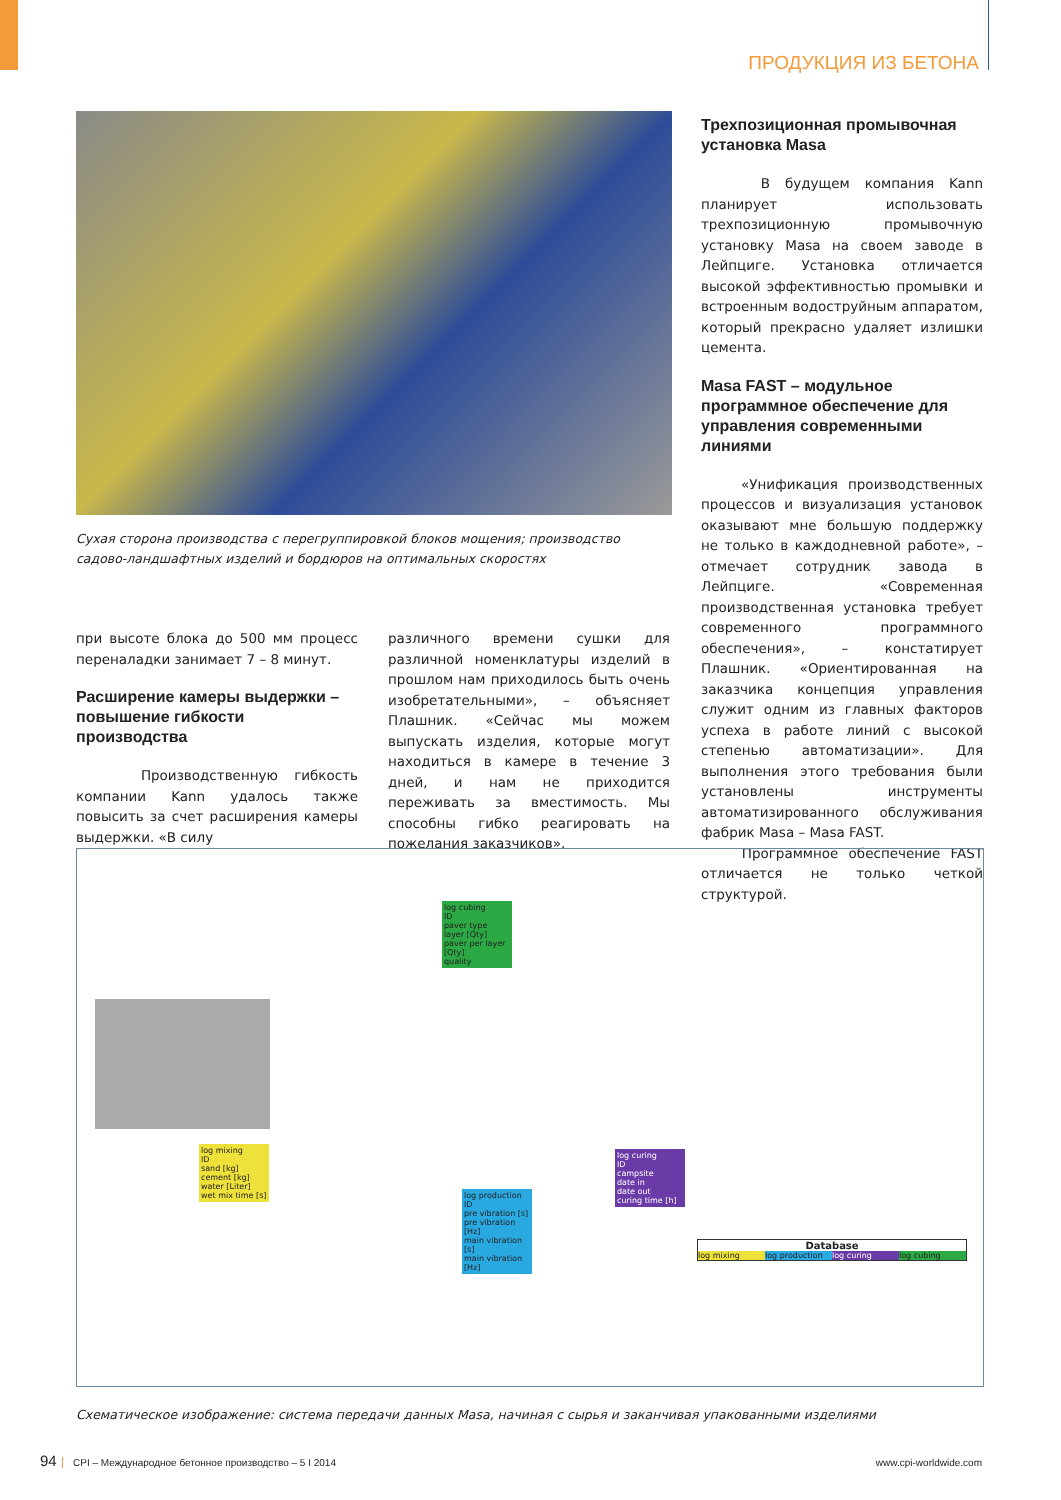ПРОДУКЦИЯ ИЗ БЕТОНА
Сухая сторона производства с перегруппировкой блоков мощения; производство садово-ландшафтных изделий и бордюров на оптимальных скоростях
при высоте блока до 500 мм процесс переналадки занимает 7 – 8 минут.
Расширение камеры выдержки – повышение гибкости производства
Производственную гибкость компании Kann удалось также повысить за счет расширения камеры выдержки. «В силу
различного времени сушки для различной номенклатуры изделий в прошлом нам приходилось быть очень изобретательными», – объясняет Плашник. «Сейчас мы можем выпускать изделия, которые могут находиться в камере в течение 3 дней, и нам не приходится переживать за вместимость. Мы способны гибко реагировать на пожелания заказчиков».
Трехпозиционная промывочная установка Masa
В будущем компания Kann планирует использовать трехпозиционную промывочную установку Masa на своем заводе в Лейпциге. Установка отличается высокой эффективностью промывки и встроенным водоструйным аппаратом, который прекрасно удаляет излишки цемента.
Masa FAST – модульное программное обеспечение для управления современными линиями
«Унификация производственных процессов и визуализация установок оказывают мне большую поддержку не только в каждодневной работе», – отмечает сотрудник завода в Лейпциге. «Современная производственная установка требует современного программного обеспечения», – констатирует Плашник. «Ориентированная на заказчика концепция управления служит одним из главных факторов успеха в работе линий с высокой степенью автоматизации». Для выполнения этого требования были установлены инструменты автоматизированного обслуживания фабрик Masa – Masa FAST.
Программное обеспечение FAST отличается не только четкой структурой.
log cubing
ID
paver type
layer [Qty]
paver per layer [Qty]
quality
log mixing
ID
sand [kg]
cement [kg]
water [Liter]
wet mix time [s]
log production
ID
pre vibration [s]
pre vibration [Hz]
main vibration [s]
main vibration [Hz]
log curing
ID
campsite
date in
date out
curing time [h]
Database
log mixing log production log curing log cubing
Схематическое изображение: система передачи данных Masa, начиная с сырья и заканчивая упакованными изделиями
94 CPI – Международное бетонное производство – 5 I 2014 www.cpi-worldwide.com